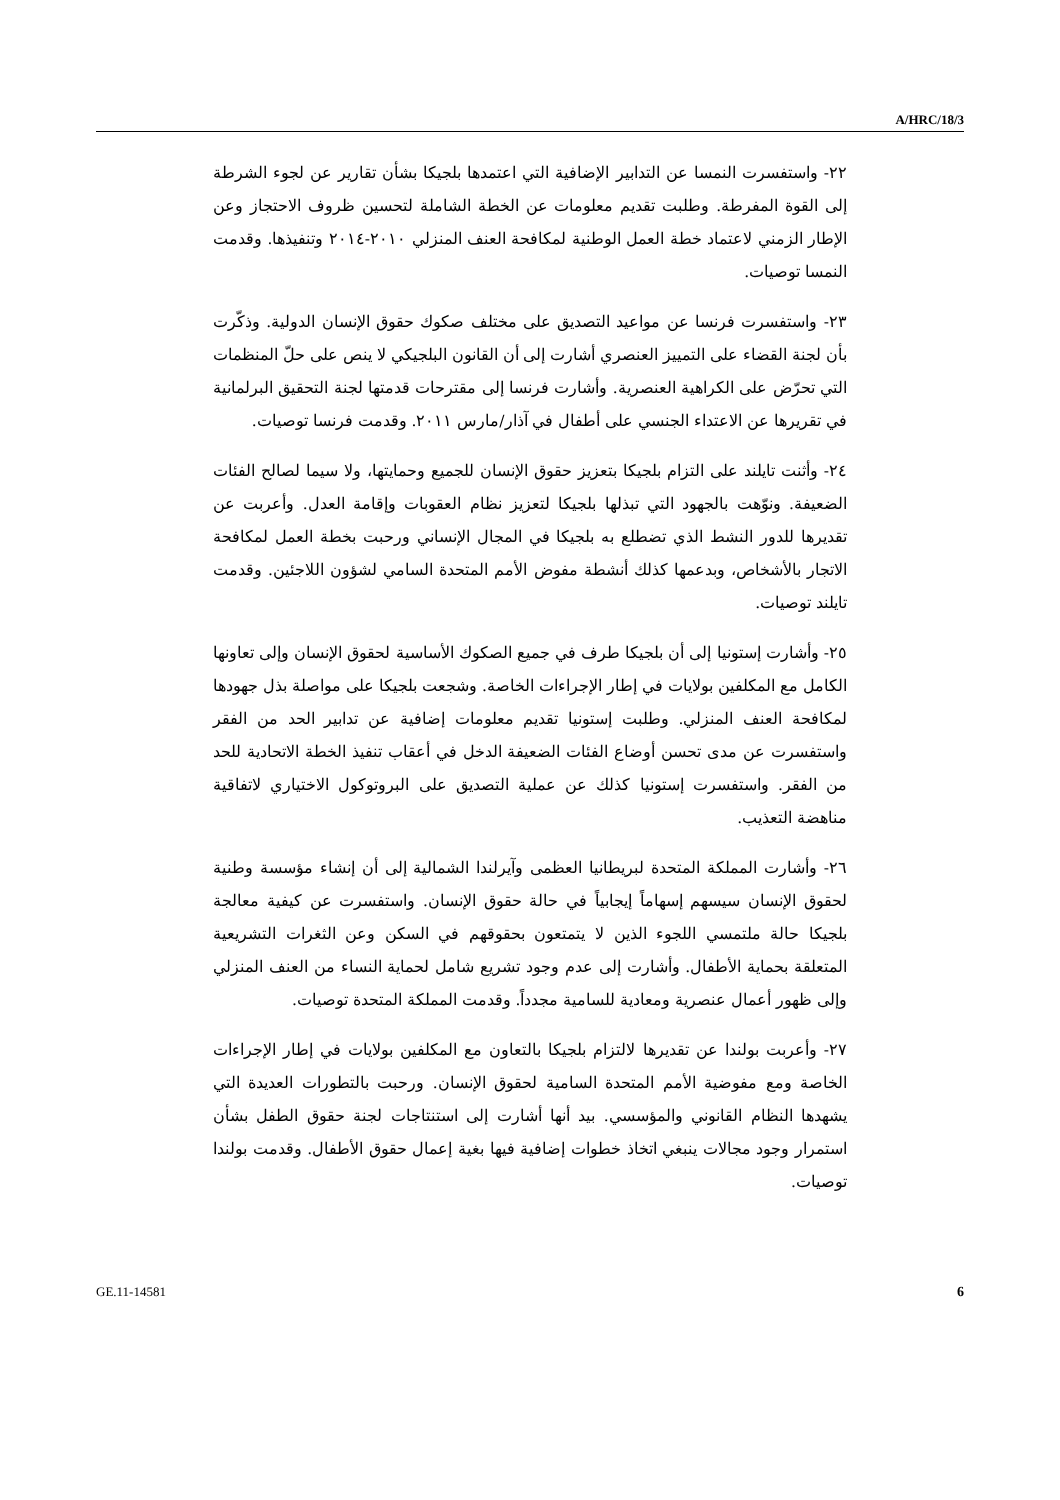A/HRC/18/3
٢٢- واستفسرت النمسا عن التدابير الإضافية التي اعتمدها بلجيكا بشأن تقارير عن لجوء الشرطة إلى القوة المفرطة. وطلبت تقديم معلومات عن الخطة الشاملة لتحسين ظروف الاحتجاز وعن الإطار الزمني لاعتماد خطة العمل الوطنية لمكافحة العنف المنزلي ٢٠١٠-٢٠١٤ وتنفيذها. وقدمت النمسا توصيات.
٢٣- واستفسرت فرنسا عن مواعيد التصديق على مختلف صكوك حقوق الإنسان الدولية. وذكّرت بأن لجنة القضاء على التمييز العنصري أشارت إلى أن القانون البلجيكي لا ينص على حلّ المنظمات التي تحرّض على الكراهية العنصرية. وأشارت فرنسا إلى مقترحات قدمتها لجنة التحقيق البرلمانية في تقريرها عن الاعتداء الجنسي على أطفال في آذار/مارس ٢٠١١. وقدمت فرنسا توصيات.
٢٤- وأثنت تايلند على التزام بلجيكا بتعزيز حقوق الإنسان للجميع وحمايتها، ولا سيما لصالح الفئات الضعيفة. ونوّهت بالجهود التي تبذلها بلجيكا لتعزيز نظام العقوبات وإقامة العدل. وأعربت عن تقديرها للدور النشط الذي تضطلع به بلجيكا في المجال الإنساني ورحبت بخطة العمل لمكافحة الاتجار بالأشخاص، وبدعمها كذلك أنشطة مفوض الأمم المتحدة السامي لشؤون اللاجئين. وقدمت تايلند توصيات.
٢٥- وأشارت إستونيا إلى أن بلجيكا طرف في جميع الصكوك الأساسية لحقوق الإنسان وإلى تعاونها الكامل مع المكلفين بولايات في إطار الإجراءات الخاصة. وشجعت بلجيكا على مواصلة بذل جهودها لمكافحة العنف المنزلي. وطلبت إستونيا تقديم معلومات إضافية عن تدابير الحد من الفقر واستفسرت عن مدى تحسن أوضاع الفئات الضعيفة الدخل في أعقاب تنفيذ الخطة الاتحادية للحد من الفقر. واستفسرت إستونيا كذلك عن عملية التصديق على البروتوكول الاختياري لاتفاقية مناهضة التعذيب.
٢٦- وأشارت المملكة المتحدة لبريطانيا العظمى وآيرلندا الشمالية إلى أن إنشاء مؤسسة وطنية لحقوق الإنسان سيسهم إسهاماً إيجابياً في حالة حقوق الإنسان. واستفسرت عن كيفية معالجة بلجيكا حالة ملتمسي اللجوء الذين لا يتمتعون بحقوقهم في السكن وعن الثغرات التشريعية المتعلقة بحماية الأطفال. وأشارت إلى عدم وجود تشريع شامل لحماية النساء من العنف المنزلي وإلى ظهور أعمال عنصرية ومعادية للسامية مجدداً. وقدمت المملكة المتحدة توصيات.
٢٧- وأعربت بولندا عن تقديرها لالتزام بلجيكا بالتعاون مع المكلفين بولايات في إطار الإجراءات الخاصة ومع مفوضية الأمم المتحدة السامية لحقوق الإنسان. ورحبت بالتطورات العديدة التي يشهدها النظام القانوني والمؤسسي. بيد أنها أشارت إلى استنتاجات لجنة حقوق الطفل بشأن استمرار وجود مجالات ينبغي اتخاذ خطوات إضافية فيها بغية إعمال حقوق الأطفال. وقدمت بولندا توصيات.
GE.11-14581 6